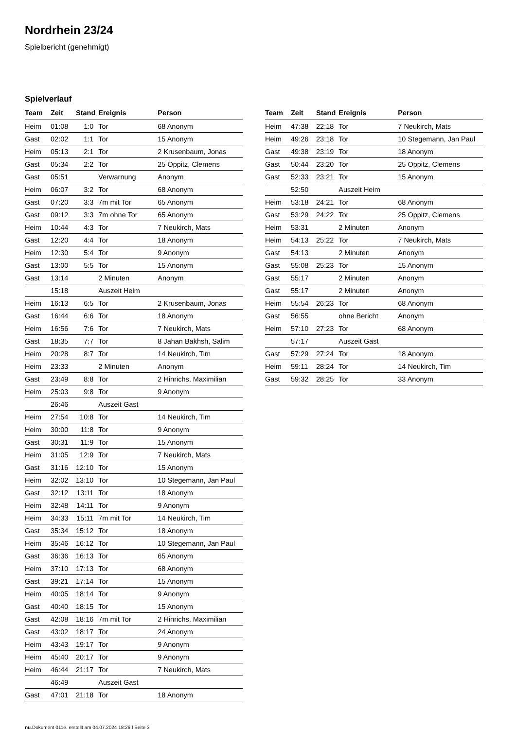Nordrhein 23/24
Spielbericht (genehmigt)
Spielverlauf
| Team | Zeit | Stand | Ereignis | Person |
| --- | --- | --- | --- | --- |
| Heim | 01:08 | 1:0 | Tor | 68 Anonym |
| Gast | 02:02 | 1:1 | Tor | 15 Anonym |
| Heim | 05:13 | 2:1 | Tor | 2 Krusenbaum, Jonas |
| Gast | 05:34 | 2:2 | Tor | 25 Oppitz, Clemens |
| Gast | 05:51 | | Verwarnung | Anonym |
| Heim | 06:07 | 3:2 | Tor | 68 Anonym |
| Gast | 07:20 | 3:3 | 7m mit Tor | 65 Anonym |
| Gast | 09:12 | 3:3 | 7m ohne Tor | 65 Anonym |
| Heim | 10:44 | 4:3 | Tor | 7 Neukirch, Mats |
| Gast | 12:20 | 4:4 | Tor | 18 Anonym |
| Heim | 12:30 | 5:4 | Tor | 9 Anonym |
| Gast | 13:00 | 5:5 | Tor | 15 Anonym |
| Gast | 13:14 | | 2 Minuten | Anonym |
| | 15:18 | | Auszeit Heim | |
| Heim | 16:13 | 6:5 | Tor | 2 Krusenbaum, Jonas |
| Gast | 16:44 | 6:6 | Tor | 18 Anonym |
| Heim | 16:56 | 7:6 | Tor | 7 Neukirch, Mats |
| Gast | 18:35 | 7:7 | Tor | 8 Jahan Bakhsh, Salim |
| Heim | 20:28 | 8:7 | Tor | 14 Neukirch, Tim |
| Heim | 23:33 | | 2 Minuten | Anonym |
| Gast | 23:49 | 8:8 | Tor | 2 Hinrichs, Maximilian |
| Heim | 25:03 | 9:8 | Tor | 9 Anonym |
| | 26:46 | | Auszeit Gast | |
| Heim | 27:54 | 10:8 | Tor | 14 Neukirch, Tim |
| Heim | 30:00 | 11:8 | Tor | 9 Anonym |
| Gast | 30:31 | 11:9 | Tor | 15 Anonym |
| Heim | 31:05 | 12:9 | Tor | 7 Neukirch, Mats |
| Gast | 31:16 | 12:10 | Tor | 15 Anonym |
| Heim | 32:02 | 13:10 | Tor | 10 Stegemann, Jan Paul |
| Gast | 32:12 | 13:11 | Tor | 18 Anonym |
| Heim | 32:48 | 14:11 | Tor | 9 Anonym |
| Heim | 34:33 | 15:11 | 7m mit Tor | 14 Neukirch, Tim |
| Gast | 35:34 | 15:12 | Tor | 18 Anonym |
| Heim | 35:46 | 16:12 | Tor | 10 Stegemann, Jan Paul |
| Gast | 36:36 | 16:13 | Tor | 65 Anonym |
| Heim | 37:10 | 17:13 | Tor | 68 Anonym |
| Gast | 39:21 | 17:14 | Tor | 15 Anonym |
| Heim | 40:05 | 18:14 | Tor | 9 Anonym |
| Gast | 40:40 | 18:15 | Tor | 15 Anonym |
| Gast | 42:08 | 18:16 | 7m mit Tor | 2 Hinrichs, Maximilian |
| Gast | 43:02 | 18:17 | Tor | 24 Anonym |
| Heim | 43:43 | 19:17 | Tor | 9 Anonym |
| Heim | 45:40 | 20:17 | Tor | 9 Anonym |
| Heim | 46:44 | 21:17 | Tor | 7 Neukirch, Mats |
| | 46:49 | | Auszeit Gast | |
| Gast | 47:01 | 21:18 | Tor | 18 Anonym |
| Team | Zeit | Stand | Ereignis | Person |
| --- | --- | --- | --- | --- |
| Heim | 47:38 | 22:18 | Tor | 7 Neukirch, Mats |
| Heim | 49:26 | 23:18 | Tor | 10 Stegemann, Jan Paul |
| Gast | 49:38 | 23:19 | Tor | 18 Anonym |
| Gast | 50:44 | 23:20 | Tor | 25 Oppitz, Clemens |
| Gast | 52:33 | 23:21 | Tor | 15 Anonym |
| | 52:50 | | Auszeit Heim | |
| Heim | 53:18 | 24:21 | Tor | 68 Anonym |
| Gast | 53:29 | 24:22 | Tor | 25 Oppitz, Clemens |
| Heim | 53:31 | | 2 Minuten | Anonym |
| Heim | 54:13 | 25:22 | Tor | 7 Neukirch, Mats |
| Gast | 54:13 | | 2 Minuten | Anonym |
| Gast | 55:08 | 25:23 | Tor | 15 Anonym |
| Gast | 55:17 | | 2 Minuten | Anonym |
| Gast | 55:17 | | 2 Minuten | Anonym |
| Heim | 55:54 | 26:23 | Tor | 68 Anonym |
| Gast | 56:55 | | ohne Bericht | Anonym |
| Heim | 57:10 | 27:23 | Tor | 68 Anonym |
| | 57:17 | | Auszeit Gast | |
| Gast | 57:29 | 27:24 | Tor | 18 Anonym |
| Heim | 59:11 | 28:24 | Tor | 14 Neukirch, Tim |
| Gast | 59:32 | 28:25 | Tor | 33 Anonym |
nu.Dokument 011e, erstellt am 04.07.2024 18:26 | Seite 3